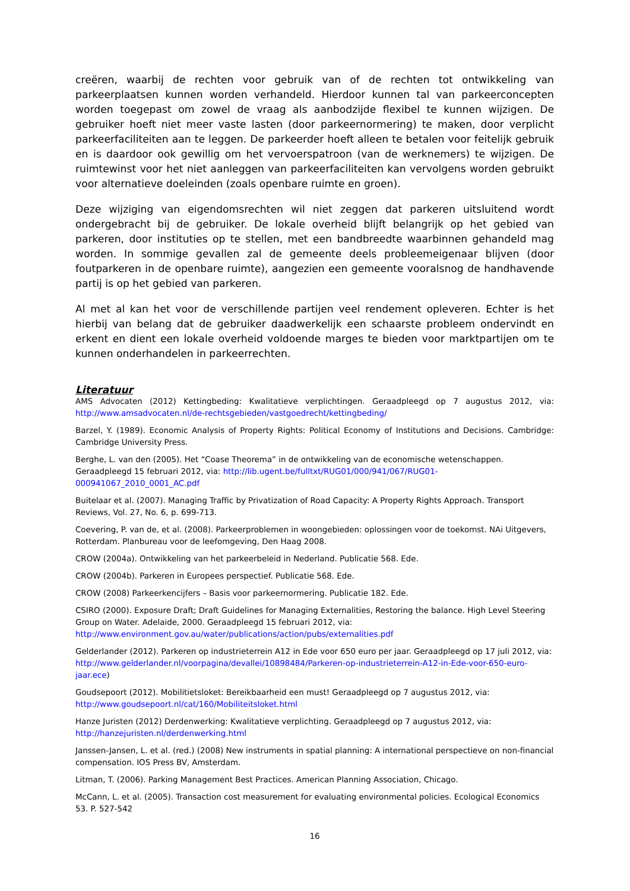creëren, waarbij de rechten voor gebruik van of de rechten tot ontwikkeling van parkeerplaatsen kunnen worden verhandeld. Hierdoor kunnen tal van parkeerconcepten worden toegepast om zowel de vraag als aanbodzijde flexibel te kunnen wijzigen. De gebruiker hoeft niet meer vaste lasten (door parkeernormering) te maken, door verplicht parkeerfaciliteiten aan te leggen. De parkeerder hoeft alleen te betalen voor feitelijk gebruik en is daardoor ook gewillig om het vervoerspatroon (van de werknemers) te wijzigen. De ruimtewinst voor het niet aanleggen van parkeerfaciliteiten kan vervolgens worden gebruikt voor alternatieve doeleinden (zoals openbare ruimte en groen).
Deze wijziging van eigendomsrechten wil niet zeggen dat parkeren uitsluitend wordt ondergebracht bij de gebruiker. De lokale overheid blijft belangrijk op het gebied van parkeren, door instituties op te stellen, met een bandbreedte waarbinnen gehandeld mag worden. In sommige gevallen zal de gemeente deels probleemeigenaar blijven (door foutparkeren in de openbare ruimte), aangezien een gemeente vooralsnog de handhavende partij is op het gebied van parkeren.
Al met al kan het voor de verschillende partijen veel rendement opleveren. Echter is het hierbij van belang dat de gebruiker daadwerkelijk een schaarste probleem ondervindt en erkent en dient een lokale overheid voldoende marges te bieden voor marktpartijen om te kunnen onderhandelen in parkeerrechten.
Literatuur
AMS Advocaten (2012) Kettingbeding: Kwalitatieve verplichtingen. Geraadpleegd op 7 augustus 2012, via: http://www.amsadvocaten.nl/de-rechtsgebieden/vastgoedrecht/kettingbeding/
Barzel, Y. (1989). Economic Analysis of Property Rights: Political Economy of Institutions and Decisions. Cambridge: Cambridge University Press.
Berghe, L. van den (2005). Het “Coase Theorema” in de ontwikkeling van de economische wetenschappen. Geraadpleegd 15 februari 2012, via: http://lib.ugent.be/fulltxt/RUG01/000/941/067/RUG01-000941067_2010_0001_AC.pdf
Buitelaar et al. (2007). Managing Traffic by Privatization of Road Capacity: A Property Rights Approach. Transport Reviews, Vol. 27, No. 6, p. 699-713.
Coevering, P. van de, et al. (2008). Parkeerproblemen in woongebieden: oplossingen voor de toekomst. NAi Uitgevers, Rotterdam. Planbureau voor de leefomgeving, Den Haag 2008.
CROW (2004a). Ontwikkeling van het parkeerbeleid in Nederland. Publicatie 568. Ede.
CROW (2004b). Parkeren in Europees perspectief. Publicatie 568. Ede.
CROW (2008) Parkeerkencijfers – Basis voor parkeernormering. Publicatie 182. Ede.
CSIRO (2000). Exposure Draft; Draft Guidelines for Managing Externalities, Restoring the balance. High Level Steering Group on Water. Adelaide, 2000. Geraadpleegd 15 februari 2012, via: http://www.environment.gov.au/water/publications/action/pubs/externalities.pdf
Gelderlander (2012). Parkeren op industrieterrein A12 in Ede voor 650 euro per jaar. Geraadpleegd op 17 juli 2012, via: http://www.gelderlander.nl/voorpagina/devallei/10898484/Parkeren-op-industrieterrein-A12-in-Ede-voor-650-euro-jaar.ece)
Goudsepoort (2012). Mobilitietsloket: Bereikbaarheid een must! Geraadpleegd op 7 augustus 2012, via: http://www.goudsepoort.nl/cat/160/Mobiliteitsloket.html
Hanze Juristen (2012) Derdenwerking: Kwalitatieve verplichting. Geraadpleegd op 7 augustus 2012, via: http://hanzejuristen.nl/derdenwerking.html
Janssen-Jansen, L. et al. (red.) (2008) New instruments in spatial planning: A international perspectieve on non-financial compensation. IOS Press BV, Amsterdam.
Litman, T. (2006). Parking Management Best Practices. American Planning Association, Chicago.
McCann, L. et al. (2005). Transaction cost measurement for evaluating environmental policies. Ecological Economics 53. P. 527-542
16